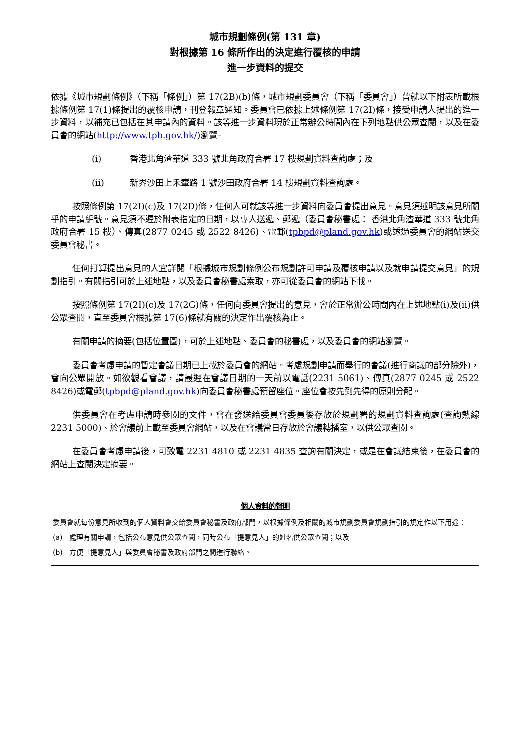城市規劃條例(第 131 章)
對根據第 16 條所作出的決定進行覆核的申請
進一步資料的提交
依據《城市規劃條例》（下稱「條例」）第 17(2B)(b)條，城市規劃委員會（下稱「委員會」）曾就以下附表所載根據條例第 17(1)條提出的覆核申請，刊登報章通知。委員會已依據上述條例第 17(2I)條，接受申請人提出的進一步資料，以補充已包括在其申請內的資料。該等進一步資料現於正常辦公時間內在下列地點供公眾查閱，以及在委員會的網站(http://www.tpb.gov.hk/)瀏覽–
(i) 香港北角渣華道 333 號北角政府合署 17 樓規劃資料查詢處；及
(ii) 新界沙田上禾輋路 1 號沙田政府合署 14 樓規劃資料查詢處。
按照條例第 17(2I)(c)及 17(2D)條，任何人可就該等進一步資料向委員會提出意見。意見須述明該意見所關乎的申請編號。意見須不遲於附表指定的日期，以專人送遞、郵遞（委員會秘書處： 香港北角渣華道 333 號北角政府合署 15 樓）、傳真(2877 0245 或 2522 8426)、電郵(tpbpd@pland.gov.hk)或透過委員會的網站送交委員會秘書。
任何打算提出意見的人宜詳閱「根據城市規劃條例公布規劃許可申請及覆核申請以及就申請提交意見」的規劃指引。有關指引可於上述地點，以及委員會秘書處索取，亦可從委員會的網站下載。
按照條例第 17(2I)(c)及 17(2G)條，任何向委員會提出的意見，會於正常辦公時間內在上述地點(i)及(ii)供公眾查閱，直至委員會根據第 17(6)條就有關的決定作出覆核為止。
有關申請的摘要(包括位置圖)，可於上述地點、委員會的秘書處，以及委員會的網站瀏覽。
委員會考慮申請的暫定會議日期已上載於委員會的網站。考慮規劃申請而舉行的會議(進行商議的部分除外)，會向公眾開放。如欲觀看會議，請最遲在會議日期的一天前以電話(2231 5061)、傳真(2877 0245 或 2522 8426)或電郵(tpbpd@pland.gov.hk)向委員會秘書處預留座位。座位會按先到先得的原則分配。
供委員會在考慮申請時參閱的文件，會在發送給委員會委員後存放於規劃署的規劃資料查詢處(查詢熱線 2231 5000)、於會議前上載至委員會網站，以及在會議當日存放於會議轉播室，以供公眾查閱。
在委員會考慮申請後，可致電 2231 4810 或 2231 4835 查詢有關決定，或是在會議結束後，在委員會的網站上查閱決定摘要。
個人資料的聲明
委員會就每份意見所收到的個人資料會交給委員會秘書及政府部門，以根據條例及相關的城市規劃委員會規劃指引的規定作以下用途：
(a) 處理有關申請，包括公布意見供公眾查閱，同時公布「提意見人」的姓名供公眾查閱；以及
(b) 方便「提意見人」與委員會秘書及政府部門之間進行聯絡。